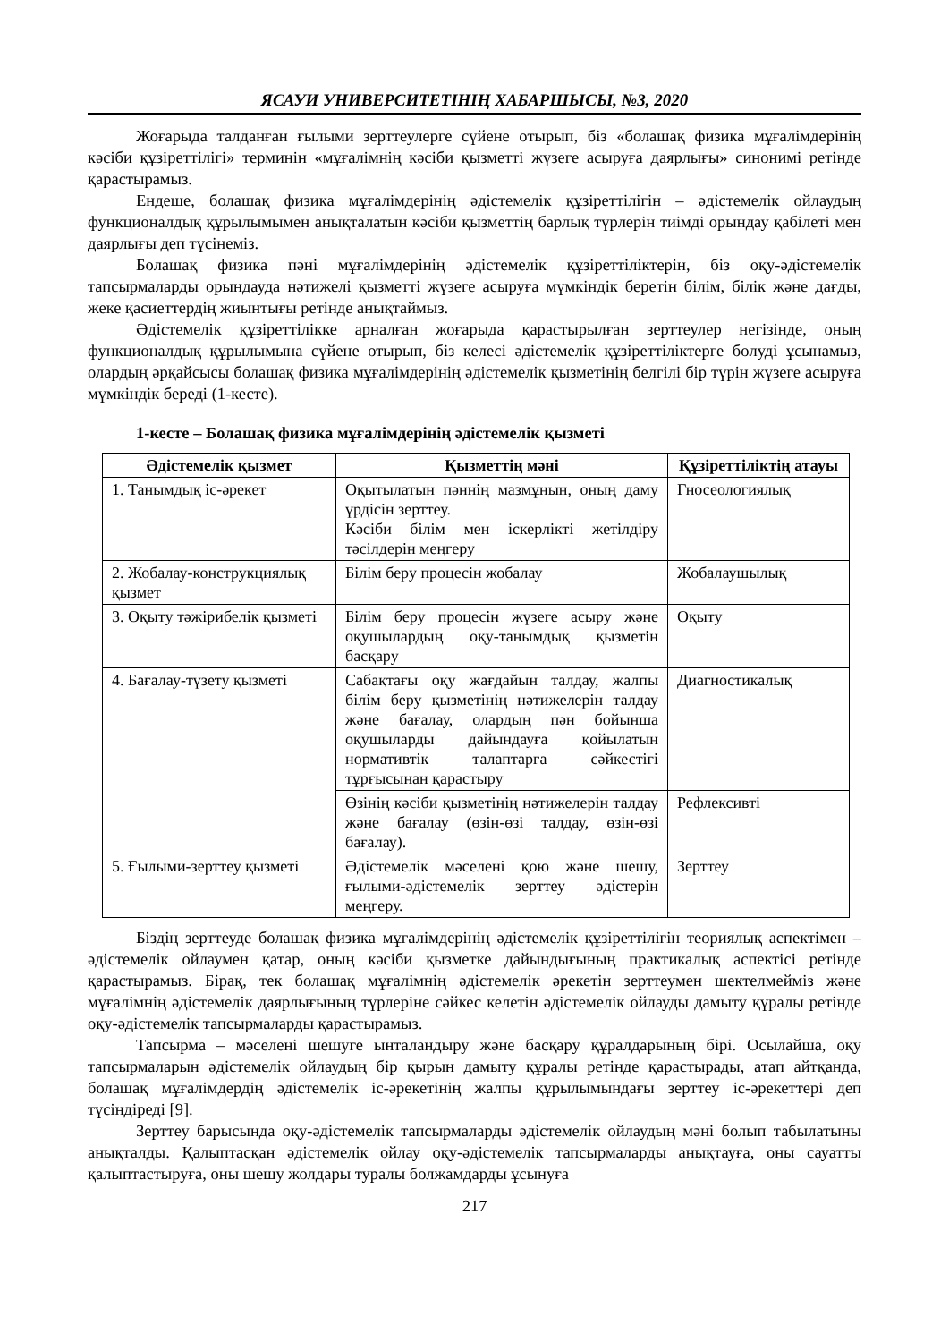ЯСАУИ УНИВЕРСИТЕТІНІҢ ХАБАРШЫСЫ, №3, 2020
Жоғарыда талданған ғылыми зерттеулерге сүйене отырып, біз «болашақ физика мұғалімдерінің кәсіби құзіреттілігі» терминін «мұғалімнің кәсіби қызметті жүзеге асыруға даярлығы» синонимі ретінде қарастырамыз.
Ендеше, болашақ физика мұғалімдерінің әдістемелік құзіреттілігін – әдістемелік ойлаудың функционалдық құрылымымен анықталатын кәсіби қызметтің барлық түрлерін тиімді орындау қабілеті мен даярлығы деп түсінеміз.
Болашақ физика пәні мұғалімдерінің әдістемелік құзіреттіліктерін, біз оқу-әдістемелік тапсырмаларды орындауда нәтижелі қызметті жүзеге асыруға мүмкіндік беретін білім, білік және дағды, жеке қасиеттердің жиынтығы ретінде анықтаймыз.
Әдістемелік құзіреттілікке арналған жоғарыда қарастырылған зерттеулер негізінде, оның функционалдық құрылымына сүйене отырып, біз келесі әдістемелік құзіреттіліктерге бөлуді ұсынамыз, олардың әрқайсысы болашақ физика мұғалімдерінің әдістемелік қызметінің белгілі бір түрін жүзеге асыруға мүмкіндік береді (1-кесте).
1-кесте – Болашақ физика мұғалімдерінің әдістемелік қызметі
| Әдістемелік қызмет | Қызметтің мәні | Құзіреттіліктің атауы |
| --- | --- | --- |
| 1. Танымдық іс-әрекет | Оқытылатын пәннің мазмұнын, оның даму үрдісін зерттеу. Кәсіби білім мен іскерлікті жетілдіру тәсілдерін меңгеру | Гносеологиялық |
| 2. Жобалау-конструкциялық қызмет | Білім беру процесін жобалау | Жобалаушылық |
| 3. Оқыту тәжірибелік қызметі | Білім беру процесін жүзеге асыру және оқушылардың оқу-танымдық қызметін басқару | Оқыту |
| 4. Бағалау-түзету қызметі | Сабақтағы оқу жағдайын талдау, жалпы білім беру қызметінің нәтижелерін талдау және бағалау, олардың пән бойынша оқушыларды дайындауға қойылатын нормативтік талаптарға сәйкестігі тұрғысынан қарастыру | Диагностикалық |
| | Өзінің кәсіби қызметінің нәтижелерін талдау және бағалау (өзін-өзі талдау, өзін-өзі бағалау). | Рефлексивті |
| 5. Ғылыми-зерттеу қызметі | Әдістемелік мәселені қою және шешу, ғылыми-әдістемелік зерттеу әдістерін меңгеру. | Зерттеу |
Біздің зерттеуде болашақ физика мұғалімдерінің әдістемелік құзіреттілігін теориялық аспектімен – әдістемелік ойлаумен қатар, оның кәсіби қызметке дайындығының практикалық аспектісі ретінде қарастырамыз. Бірақ, тек болашақ мұғалімнің әдістемелік әрекетін зерттеумен шектелмейміз және мұғалімнің әдістемелік даярлығының түрлеріне сәйкес келетін әдістемелік ойлауды дамыту құралы ретінде оқу-әдістемелік тапсырмаларды қарастырамыз.
Тапсырма – мәселені шешуге ынталандыру және басқару құралдарының бірі. Осылайша, оқу тапсырмаларын әдістемелік ойлаудың бір қырын дамыту құралы ретінде қарастырады, атап айтқанда, болашақ мұғалімдердің әдістемелік іс-әрекетінің жалпы құрылымындағы зерттеу іс-әрекеттері деп түсіндіреді [9].
Зерттеу барысында оқу-әдістемелік тапсырмаларды әдістемелік ойлаудың мәні болып табылатыны анықталды. Қалыптасқан әдістемелік ойлау оқу-әдістемелік тапсырмаларды анықтауға, оны сауатты қалыптастыруға, оны шешу жолдары туралы болжамдарды ұсынуға
217